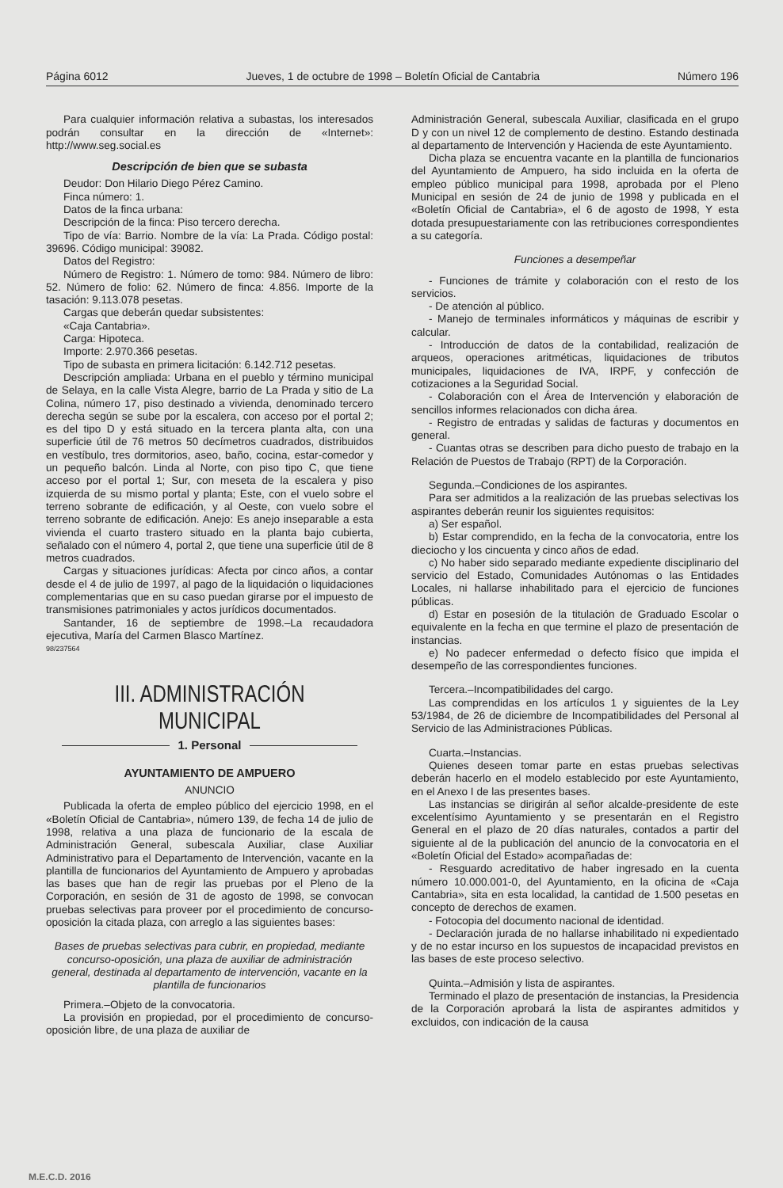Página 6012 Jueves, 1 de octubre de 1998 – Boletín Oficial de Cantabria Número 196
Para cualquier información relativa a subastas, los interesados podrán consultar en la dirección de «Internet»: http://www.seg.social.es
Descripción de bien que se subasta
Deudor: Don Hilario Diego Pérez Camino.
Finca número: 1.
Datos de la finca urbana:
Descripción de la finca: Piso tercero derecha.
Tipo de vía: Barrio. Nombre de la vía: La Prada. Código postal: 39696. Código municipal: 39082.
Datos del Registro:
Número de Registro: 1. Número de tomo: 984. Número de libro: 52. Número de folio: 62. Número de finca: 4.856. Importe de la tasación: 9.113.078 pesetas.
Cargas que deberán quedar subsistentes:
«Caja Cantabria».
Carga: Hipoteca.
Importe: 2.970.366 pesetas.
Tipo de subasta en primera licitación: 6.142.712 pesetas.
Descripción ampliada: Urbana en el pueblo y término municipal de Selaya, en la calle Vista Alegre, barrio de La Prada y sitio de La Colina, número 17, piso destinado a vivienda, denominado tercero derecha según se sube por la escalera, con acceso por el portal 2; es del tipo D y está situado en la tercera planta alta, con una superficie útil de 76 metros 50 decímetros cuadrados, distribuidos en vestíbulo, tres dormitorios, aseo, baño, cocina, estar-comedor y un pequeño balcón. Linda al Norte, con piso tipo C, que tiene acceso por el portal 1; Sur, con meseta de la escalera y piso izquierda de su mismo portal y planta; Este, con el vuelo sobre el terreno sobrante de edificación, y al Oeste, con vuelo sobre el terreno sobrante de edificación. Anejo: Es anejo inseparable a esta vivienda el cuarto trastero situado en la planta bajo cubierta, señalado con el número 4, portal 2, que tiene una superficie útil de 8 metros cuadrados.
Cargas y situaciones jurídicas: Afecta por cinco años, a contar desde el 4 de julio de 1997, al pago de la liquidación o liquidaciones complementarias que en su caso puedan girarse por el impuesto de transmisiones patrimoniales y actos jurídicos documentados.
Santander, 16 de septiembre de 1998.–La recaudadora ejecutiva, María del Carmen Blasco Martínez.
98/237564
III. ADMINISTRACIÓN MUNICIPAL
1. Personal
AYUNTAMIENTO DE AMPUERO
ANUNCIO
Publicada la oferta de empleo público del ejercicio 1998, en el «Boletín Oficial de Cantabria», número 139, de fecha 14 de julio de 1998, relativa a una plaza de funcionario de la escala de Administración General, subescala Auxiliar, clase Auxiliar Administrativo para el Departamento de Intervención, vacante en la plantilla de funcionarios del Ayuntamiento de Ampuero y aprobadas las bases que han de regir las pruebas por el Pleno de la Corporación, en sesión de 31 de agosto de 1998, se convocan pruebas selectivas para proveer por el procedimiento de concurso-oposición la citada plaza, con arreglo a las siguientes bases:
Bases de pruebas selectivas para cubrir, en propiedad, mediante concurso-oposición, una plaza de auxiliar de administración general, destinada al departamento de intervención, vacante en la plantilla de funcionarios
Primera.–Objeto de la convocatoria.
La provisión en propiedad, por el procedimiento de concurso-oposición libre, de una plaza de auxiliar de
Administración General, subescala Auxiliar, clasificada en el grupo D y con un nivel 12 de complemento de destino. Estando destinada al departamento de Intervención y Hacienda de este Ayuntamiento.
Dicha plaza se encuentra vacante en la plantilla de funcionarios del Ayuntamiento de Ampuero, ha sido incluida en la oferta de empleo público municipal para 1998, aprobada por el Pleno Municipal en sesión de 24 de junio de 1998 y publicada en el «Boletín Oficial de Cantabria», el 6 de agosto de 1998, Y esta dotada presupuestariamente con las retribuciones correspondientes a su categoría.
Funciones a desempeñar
- Funciones de trámite y colaboración con el resto de los servicios.
- De atención al público.
- Manejo de terminales informáticos y máquinas de escribir y calcular.
- Introducción de datos de la contabilidad, realización de arqueos, operaciones aritméticas, liquidaciones de tributos municipales, liquidaciones de IVA, IRPF, y confección de cotizaciones a la Seguridad Social.
- Colaboración con el Área de Intervención y elaboración de sencillos informes relacionados con dicha área.
- Registro de entradas y salidas de facturas y documentos en general.
- Cuantas otras se describen para dicho puesto de trabajo en la Relación de Puestos de Trabajo (RPT) de la Corporación.
Segunda.–Condiciones de los aspirantes.
Para ser admitidos a la realización de las pruebas selectivas los aspirantes deberán reunir los siguientes requisitos:
a) Ser español.
b) Estar comprendido, en la fecha de la convocatoria, entre los dieciocho y los cincuenta y cinco años de edad.
c) No haber sido separado mediante expediente disciplinario del servicio del Estado, Comunidades Autónomas o las Entidades Locales, ni hallarse inhabilitado para el ejercicio de funciones públicas.
d) Estar en posesión de la titulación de Graduado Escolar o equivalente en la fecha en que termine el plazo de presentación de instancias.
e) No padecer enfermedad o defecto físico que impida el desempeño de las correspondientes funciones.
Tercera.–Incompatibilidades del cargo.
Las comprendidas en los artículos 1 y siguientes de la Ley 53/1984, de 26 de diciembre de Incompatibilidades del Personal al Servicio de las Administraciones Públicas.
Cuarta.–Instancias.
Quienes deseen tomar parte en estas pruebas selectivas deberán hacerlo en el modelo establecido por este Ayuntamiento, en el Anexo I de las presentes bases.
Las instancias se dirigirán al señor alcalde-presidente de este excelentísimo Ayuntamiento y se presentarán en el Registro General en el plazo de 20 días naturales, contados a partir del siguiente al de la publicación del anuncio de la convocatoria en el «Boletín Oficial del Estado» acompañadas de:
- Resguardo acreditativo de haber ingresado en la cuenta número 10.000.001-0, del Ayuntamiento, en la oficina de «Caja Cantabria», sita en esta localidad, la cantidad de 1.500 pesetas en concepto de derechos de examen.
- Fotocopia del documento nacional de identidad.
- Declaración jurada de no hallarse inhabilitado ni expedientado y de no estar incurso en los supuestos de incapacidad previstos en las bases de este proceso selectivo.
Quinta.–Admisión y lista de aspirantes.
Terminado el plazo de presentación de instancias, la Presidencia de la Corporación aprobará la lista de aspirantes admitidos y excluidos, con indicación de la causa
M.E.C.D. 2016